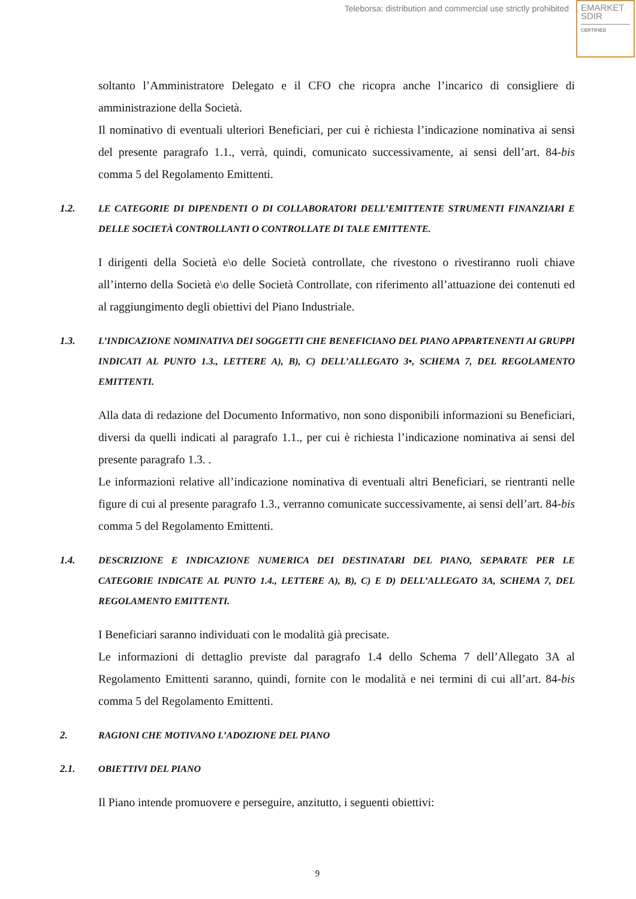Teleborsa: distribution and commercial use strictly prohibited
EMARKET
SDIR
CERTIFIED
soltanto l’Amministratore Delegato e il CFO che ricopra anche l’incarico di consigliere di amministrazione della Società.
Il nominativo di eventuali ulteriori Beneficiari, per cui è richiesta l’indicazione nominativa ai sensi del presente paragrafo 1.1., verrà, quindi, comunicato successivamente, ai sensi dell’art. 84-bis comma 5 del Regolamento Emittenti.
1.2. LE CATEGORIE DI DIPENDENTI O DI COLLABORATORI DELL’EMITTENTE STRUMENTI FINANZIARI E DELLE SOCIETÀ CONTROLLANTI O CONTROLLATE DI TALE EMITTENTE.
I dirigenti della Società e\o delle Società controllate, che rivestono o rivestiranno ruoli chiave all’interno della Società e\o delle Società Controllate, con riferimento all’attuazione dei contenuti ed al raggiungimento degli obiettivi del Piano Industriale.
1.3. L’INDICAZIONE NOMINATIVA DEI SOGGETTI CHE BENEFICIANO DEL PIANO APPARTENENTI AI GRUPPI INDICATI AL PUNTO 1.3., LETTERE A), B), C) DELL’ALLEGATO 3•, SCHEMA 7, DEL REGOLAMENTO EMITTENTI.
Alla data di redazione del Documento Informativo, non sono disponibili informazioni su Beneficiari, diversi da quelli indicati al paragrafo 1.1., per cui è richiesta l’indicazione nominativa ai sensi del presente paragrafo 1.3. .
Le informazioni relative all’indicazione nominativa di eventuali altri Beneficiari, se rientranti nelle figure di cui al presente paragrafo 1.3., verranno comunicate successivamente, ai sensi dell’art. 84-bis comma 5 del Regolamento Emittenti.
1.4. DESCRIZIONE E INDICAZIONE NUMERICA DEI DESTINATARI DEL PIANO, SEPARATE PER LE CATEGORIE INDICATE AL PUNTO 1.4., LETTERE A), B), C) E D) DELL’ALLEGATO 3A, SCHEMA 7, DEL REGOLAMENTO EMITTENTI.
I Beneficiari saranno individuati con le modalità già precisate.
Le informazioni di dettaglio previste dal paragrafo 1.4 dello Schema 7 dell’Allegato 3A al Regolamento Emittenti saranno, quindi, fornite con le modalità e nei termini di cui all’art. 84-bis comma 5 del Regolamento Emittenti.
2. RAGIONI CHE MOTIVANO L’ADOZIONE DEL PIANO
2.1. OBIETTIVI DEL PIANO
Il Piano intende promuovere e perseguire, anzitutto, i seguenti obiettivi:
9